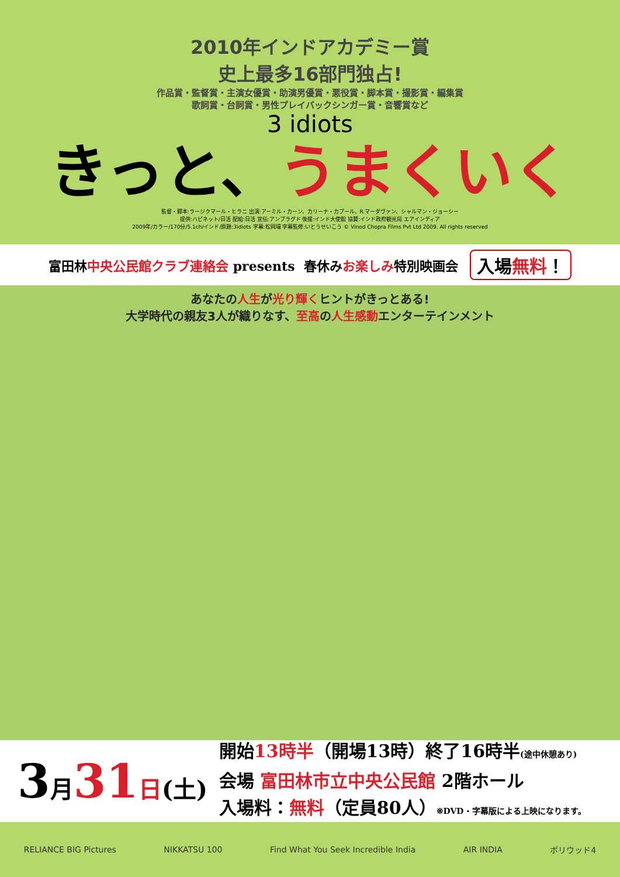2010年インドアカデミー賞
史上最多16部門独占!
作品賞・監督賞・主演女優賞・助演男優賞・悪役賞・脚本賞・撮影賞・編集賞
歌詞賞・台詞賞・男性プレイバックシンガー賞・音響賞など
3 idiots
きっと、うまくいく
監督・脚本:ラージクマール・ヒラニ 出演:アーミル・カーン、カリーナ・カプール、R.マーダヴァン、シャルマン・ジョーシー
提供:ハピネット/日活 配給:日活 宣伝:アンプラグド 後援:インド大使館 協賛:インド政府観光局 エアインディア
2009年/カラー/170分/5.1ch/インド/原題:3idiots 字幕:松岡環 字幕監修:いとうせいこう © Vinod Chopra Films Pvt Ltd 2009. All rights reserved
富田林 中央公民館クラブ連絡会 presents 春休み お楽しみ 特別映画会 入場無料！
あなたの人生が光り輝くヒントがきっとある!
大学時代の親友3人が織りなす、至高の人生感動エンターテインメント
3月 31 日(土)
開始13時半（開場13時）終了16時半(途中休憩あり)
会場 富田林市立中央公民館 2階ホール
入場料：無料（定員80人）※DVD・字幕版による上映になります。
RELIANCE BIG Pictures NIKKATSU 100 Find What You Seek Incredible India AIR INDIA ボリウッド4